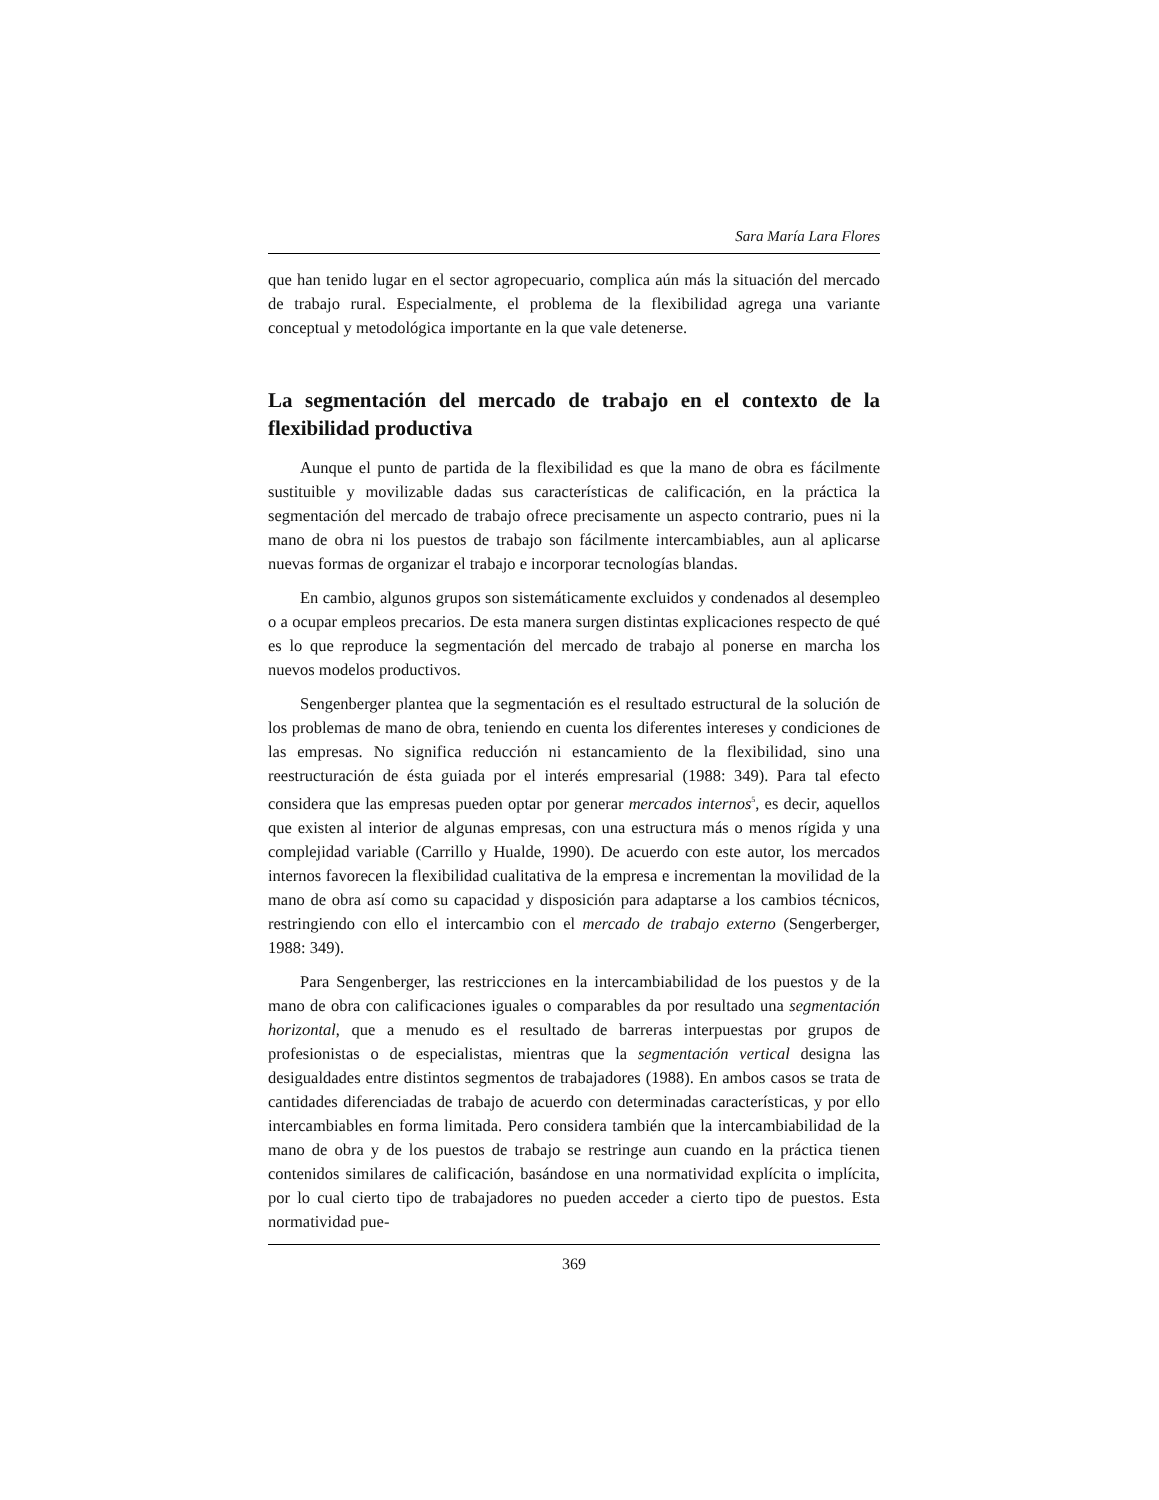Sara María Lara Flores
que han tenido lugar en el sector agropecuario, complica aún más la situación del mercado de trabajo rural. Especialmente, el problema de la flexibilidad agrega una variante conceptual y metodológica importante en la que vale detenerse.
La segmentación del mercado de trabajo en el contexto de la flexibilidad productiva
Aunque el punto de partida de la flexibilidad es que la mano de obra es fácilmente sustituible y movilizable dadas sus características de calificación, en la práctica la segmentación del mercado de trabajo ofrece precisamente un aspecto contrario, pues ni la mano de obra ni los puestos de trabajo son fácilmente intercambiables, aun al aplicarse nuevas formas de organizar el trabajo e incorporar tecnologías blandas.
En cambio, algunos grupos son sistemáticamente excluidos y condenados al desempleo o a ocupar empleos precarios. De esta manera surgen distintas explicaciones respecto de qué es lo que reproduce la segmentación del mercado de trabajo al ponerse en marcha los nuevos modelos productivos.
Sengenberger plantea que la segmentación es el resultado estructural de la solución de los problemas de mano de obra, teniendo en cuenta los diferentes intereses y condiciones de las empresas. No significa reducción ni estancamiento de la flexibilidad, sino una reestructuración de ésta guiada por el interés empresarial (1988: 349). Para tal efecto considera que las empresas pueden optar por generar mercados internos<sup>5</sup>, es decir, aquellos que existen al interior de algunas empresas, con una estructura más o menos rígida y una complejidad variable (Carrillo y Hualde, 1990). De acuerdo con este autor, los mercados internos favorecen la flexibilidad cualitativa de la empresa e incrementan la movilidad de la mano de obra así como su capacidad y disposición para adaptarse a los cambios técnicos, restringiendo con ello el intercambio con el mercado de trabajo externo (Sengerberger, 1988: 349).
Para Sengenberger, las restricciones en la intercambiabilidad de los puestos y de la mano de obra con calificaciones iguales o comparables da por resultado una segmentación horizontal, que a menudo es el resultado de barreras interpuestas por grupos de profesionistas o de especialistas, mientras que la segmentación vertical designa las desigualdades entre distintos segmentos de trabajadores (1988). En ambos casos se trata de cantidades diferenciadas de trabajo de acuerdo con determinadas características, y por ello intercambiables en forma limitada. Pero considera también que la intercambiabilidad de la mano de obra y de los puestos de trabajo se restringe aun cuando en la práctica tienen contenidos similares de calificación, basándose en una normatividad explícita o implícita, por lo cual cierto tipo de trabajadores no pueden acceder a cierto tipo de puestos. Esta normatividad pue-
369